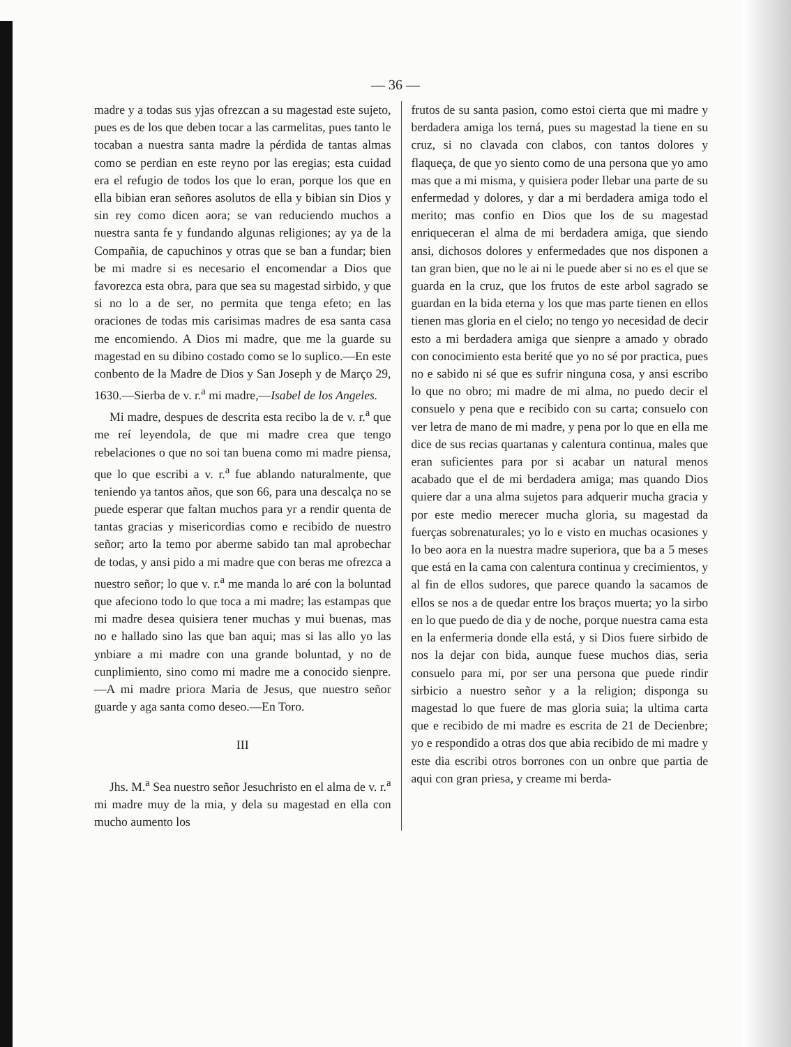— 36 —
madre y a todas sus yjas ofrezcan a su magestad este sujeto, pues es de los que deben tocar a las carmelitas, pues tanto le tocaban a nuestra santa madre la pérdida de tantas almas como se perdian en este reyno por las eregias; esta cuidad era el refugio de todos los que lo eran, porque los que en ella bibian eran señores asolutos de ella y bibian sin Dios y sin rey como dicen aora; se van reduciendo muchos a nuestra santa fe y fundando algunas religiones; ay ya de la Compañia, de capuchinos y otras que se ban a fundar; bien be mi madre si es necesario el encomendar a Dios que favorezca esta obra, para que sea su magestad sirbido, y que si no lo a de ser, no permita que tenga efeto; en las oraciones de todas mis carisimas madres de esa santa casa me encomiendo. A Dios mi madre, que me la guarde su magestad en su dibino costado como se lo suplico.—En este conbento de la Madre de Dios y San Joseph y de Março 29, 1630.—Sierba de v. r.<sup>a</sup> mi madre,—Isabel de los Angeles.
Mi madre, despues de descrita esta recibo la de v. r.<sup>a</sup> que me reí leyendola, de que mi madre crea que tengo rebelaciones o que no soi tan buena como mi madre piensa, que lo que escribi a v. r.<sup>a</sup> fue ablando naturalmente, que teniendo ya tantos años, que son 66, para una descalça no se puede esperar que faltan muchos para yr a rendir quenta de tantas gracias y misericordias como e recibido de nuestro señor; arto la temo por aberme sabido tan mal aprobechar de todas, y ansi pido a mi madre que con beras me ofrezca a nuestro señor; lo que v. r.<sup>a</sup> me manda lo aré con la boluntad que afeciono todo lo que toca a mi madre; las estampas que mi madre desea quisiera tener muchas y mui buenas, mas no e hallado sino las que ban aqui; mas si las allo yo las ynbiare a mi madre con una grande boluntad, y no de cunplimiento, sino como mi madre me a conocido sienpre.—A mi madre priora Maria de Jesus, que nuestro señor guarde y aga santa como deseo.—En Toro.
III
Jhs. M.<sup>a</sup> Sea nuestro señor Jesuchristo en el alma de v. r.<sup>a</sup> mi madre muy de la mia, y dela su magestad en ella con mucho aumento los
frutos de su santa pasion, como estoi cierta que mi madre y berdadera amiga los terná, pues su magestad la tiene en su cruz, si no clavada con clabos, con tantos dolores y flaqueça, de que yo siento como de una persona que yo amo mas que a mi misma, y quisiera poder llebar una parte de su enfermedad y dolores, y dar a mi berdadera amiga todo el merito; mas confio en Dios que los de su magestad enriqueceran el alma de mi berdadera amiga, que siendo ansi, dichosos dolores y enfermedades que nos disponen a tan gran bien, que no le ai ni le puede aber si no es el que se guarda en la cruz, que los frutos de este arbol sagrado se guardan en la bida eterna y los que mas parte tienen en ellos tienen mas gloria en el cielo; no tengo yo necesidad de decir esto a mi berdadera amiga que sienpre a amado y obrado con conocimiento esta berité que yo no sé por practica, pues no e sabido ni sé que es sufrir ninguna cosa, y ansi escribo lo que no obro; mi madre de mi alma, no puedo decir el consuelo y pena que e recibido con su carta; consuelo con ver letra de mano de mi madre, y pena por lo que en ella me dice de sus recias quartanas y calentura continua, males que eran suficientes para por si acabar un natural menos acabado que el de mi berdadera amiga; mas quando Dios quiere dar a una alma sujetos para adquerir mucha gracia y por este medio merecer mucha gloria, su magestad da fuerças sobrenaturales; yo lo e visto en muchas ocasiones y lo beo aora en la nuestra madre superiora, que ba a 5 meses que está en la cama con calentura continua y crecimientos, y al fin de ellos sudores, que parece quando la sacamos de ellos se nos a de quedar entre los braços muerta; yo la sirbo en lo que puedo de dia y de noche, porque nuestra cama esta en la enfermeria donde ella está, y si Dios fuere sirbido de nos la dejar con bida, aunque fuese muchos dias, seria consuelo para mi, por ser una persona que puede rindir sirbicio a nuestro señor y a la religion; disponga su magestad lo que fuere de mas gloria suia; la ultima carta que e recibido de mi madre es escrita de 21 de Decienbre; yo e respondido a otras dos que abia recibido de mi madre y este dia escribi otros borrones con un onbre que partia de aqui con gran priesa, y creame mi berda-